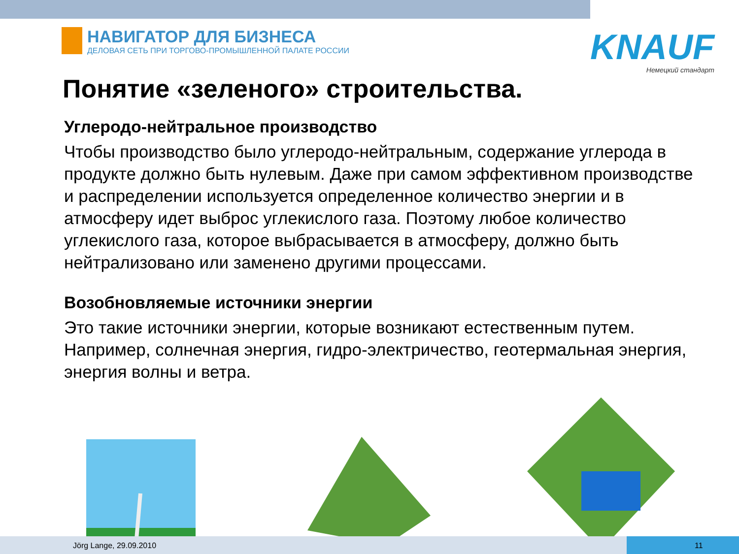НАВИГАТОР ДЛЯ БИЗНЕСА
ДЕЛОВАЯ СЕТЬ ПРИ ТОРГОВО-ПРОМЫШЛЕННОЙ ПАЛАТЕ РОССИИ
KNAUF
Немецкий стандарт
Понятие «зеленого» строительства.
Углеродо-нейтральное производство
Чтобы производство было углеродо-нейтральным, содержание углерода в продукте должно быть нулевым. Даже при самом эффективном производстве и распределении используется определенное количество энергии и в атмосферу идет выброс углекислого газа. Поэтому любое количество углекислого газа, которое выбрасывается в атмосферу, должно быть нейтрализовано или заменено другими процессами.
Возобновляемые источники энергии
Это такие источники энергии, которые возникают естественным путем. Например, солнечная энергия, гидро-электричество, геотермальная энергия, энергия волны и ветра.
Jörg Lange, 29.09.2010 11